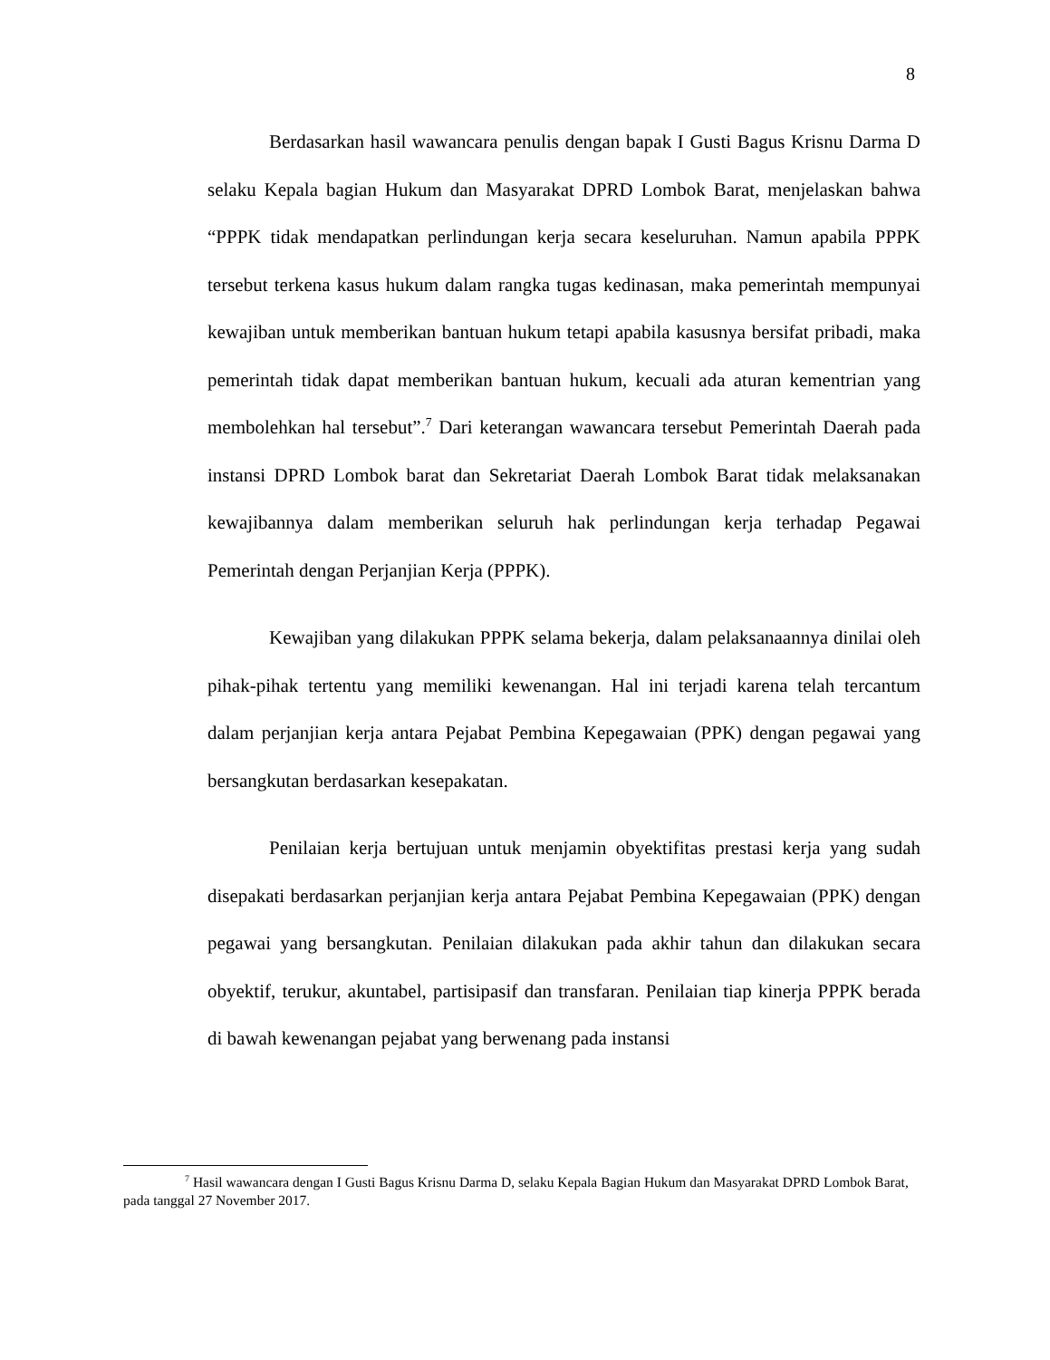8
Berdasarkan hasil wawancara penulis dengan bapak I Gusti Bagus Krisnu Darma D selaku Kepala bagian Hukum dan Masyarakat DPRD Lombok Barat, menjelaskan bahwa “PPPK tidak mendapatkan perlindungan kerja secara keseluruhan. Namun apabila PPPK tersebut terkena kasus hukum dalam rangka tugas kedinasan, maka pemerintah mempunyai kewajiban untuk memberikan bantuan hukum tetapi apabila kasusnya bersifat pribadi, maka pemerintah tidak dapat memberikan bantuan hukum, kecuali ada aturan kementrian yang membolehkan hal tersebut”.<sup>7</sup> Dari keterangan wawancara tersebut Pemerintah Daerah pada instansi DPRD Lombok barat dan Sekretariat Daerah Lombok Barat tidak melaksanakan kewajibannya dalam memberikan seluruh hak perlindungan kerja terhadap Pegawai Pemerintah dengan Perjanjian Kerja (PPPK).
Kewajiban yang dilakukan PPPK selama bekerja, dalam pelaksanaannya dinilai oleh pihak-pihak tertentu yang memiliki kewenangan. Hal ini terjadi karena telah tercantum dalam perjanjian kerja antara Pejabat Pembina Kepegawaian (PPK) dengan pegawai yang bersangkutan berdasarkan kesepakatan.
Penilaian kerja bertujuan untuk menjamin obyektifitas prestasi kerja yang sudah disepakati berdasarkan perjanjian kerja antara Pejabat Pembina Kepegawaian (PPK) dengan pegawai yang bersangkutan. Penilaian dilakukan pada akhir tahun dan dilakukan secara obyektif, terukur, akuntabel, partisipasif dan transfaran. Penilaian tiap kinerja PPPK berada di bawah kewenangan pejabat yang berwenang pada instansi
<sup>7</sup> Hasil wawancara dengan I Gusti Bagus Krisnu Darma D, selaku Kepala Bagian Hukum dan Masyarakat DPRD Lombok Barat, pada tanggal 27 November 2017.